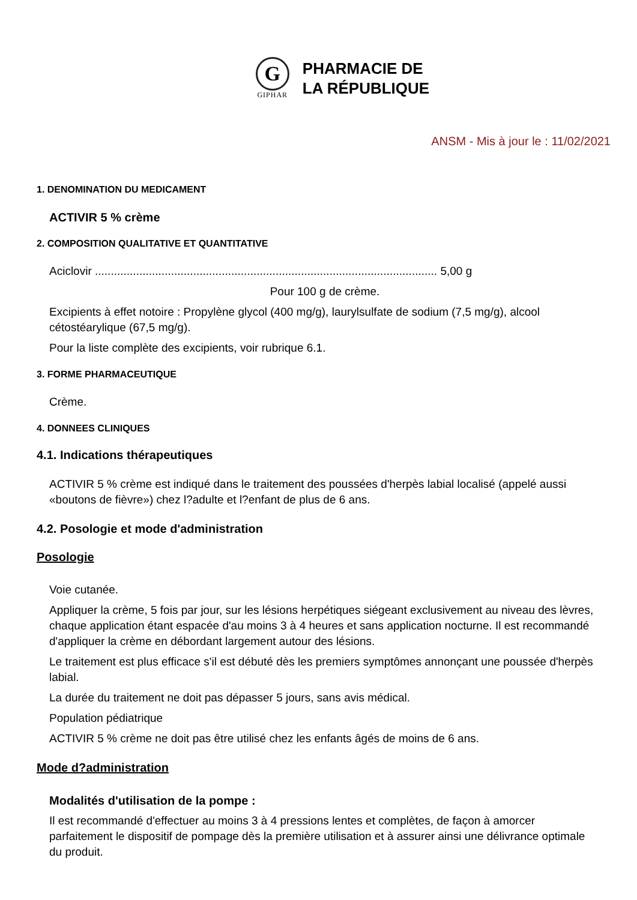G
GIPHAR
PHARMACIE DE
LA RÉPUBLIQUE
ANSM - Mis à jour le : 11/02/2021
1. DENOMINATION DU MEDICAMENT
ACTIVIR 5 % crème
2. COMPOSITION QUALITATIVE ET QUANTITATIVE
Aciclovir ............................................................................................................ 5,00 g
Pour 100 g de crème.
Excipients à effet notoire : Propylène glycol (400 mg/g), laurylsulfate de sodium (7,5 mg/g), alcool cétostéarylique (67,5 mg/g).
Pour la liste complète des excipients, voir rubrique 6.1.
3. FORME PHARMACEUTIQUE
Crème.
4. DONNEES CLINIQUES
4.1. Indications thérapeutiques
ACTIVIR 5 % crème est indiqué dans le traitement des poussées d'herpès labial localisé (appelé aussi «boutons de fièvre») chez l?adulte et l?enfant de plus de 6 ans.
4.2. Posologie et mode d'administration
Posologie
Voie cutanée.
Appliquer la crème, 5 fois par jour, sur les lésions herpétiques siégeant exclusivement au niveau des lèvres, chaque application étant espacée d'au moins 3 à 4 heures et sans application nocturne. Il est recommandé d'appliquer la crème en débordant largement autour des lésions.
Le traitement est plus efficace s'il est débuté dès les premiers symptômes annonçant une poussée d'herpès labial.
La durée du traitement ne doit pas dépasser 5 jours, sans avis médical.
Population pédiatrique
ACTIVIR 5 % crème ne doit pas être utilisé chez les enfants âgés de moins de 6 ans.
Mode d?administration
Modalités d'utilisation de la pompe :
Il est recommandé d'effectuer au moins 3 à 4 pressions lentes et complètes, de façon à amorcer parfaitement le dispositif de pompage dès la première utilisation et à assurer ainsi une délivrance optimale du produit.